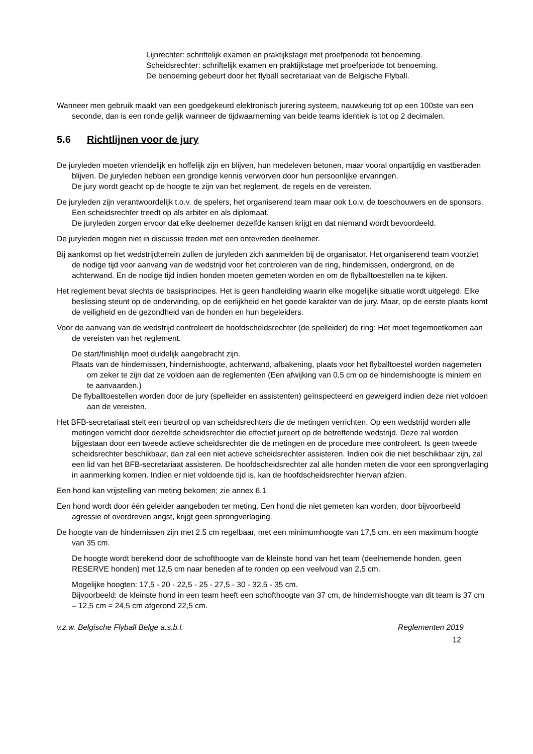Lijnrechter: schriftelijk examen en praktijkstage met proefperiode tot benoeming.
Scheidsrechter: schriftelijk examen en praktijkstage met proefperiode tot benoeming.
De benoeming gebeurt door het flyball secretariaat van de Belgische Flyball.
Wanneer men gebruik maakt van een goedgekeurd elektronisch jurering systeem, nauwkeurig tot op een 100ste van een seconde, dan is een ronde gelijk wanneer de tijdwaarneming van beide teams identiek is tot op 2 decimalen.
5.6 Richtlijnen voor de jury
De juryleden moeten vriendelijk en hoffelijk zijn en blijven, hun medeleven betonen, maar vooral onpartijdig en vastberaden blijven. De juryleden hebben een grondige kennis verworven door hun persoonlijke ervaringen.
De jury wordt geacht op de hoogte te zijn van het reglement, de regels en de vereisten.
De juryleden zijn verantwoordelijk t.o.v. de spelers, het organiserend team maar ook t.o.v. de toeschouwers en de sponsors. Een scheidsrechter treedt op als arbiter en als diplomaat.
De juryleden zorgen ervoor dat elke deelnemer dezelfde kansen krijgt en dat niemand wordt bevoordeeld.
De juryleden mogen niet in discussie treden met een ontevreden deelnemer.
Bij aankomst op het wedstrijdterrein zullen de juryleden zich aanmelden bij de organisator. Het organiserend team voorziet de nodige tijd voor aanvang van de wedstrijd voor het controleren van de ring, hindernissen, ondergrond, en de achterwand. En de nodige tijd indien honden moeten gemeten worden en om de flyballtoestellen na te kijken.
Het reglement bevat slechts de basisprincipes. Het is geen handleiding waarin elke mogelijke situatie wordt uitgelegd. Elke beslissing steunt op de ondervinding, op de eerlijkheid en het goede karakter van de jury. Maar, op de eerste plaats komt de veiligheid en de gezondheid van de honden en hun begeleiders.
Voor de aanvang van de wedstrijd controleert de hoofdscheidsrechter (de spelleider) de ring: Het moet tegemoetkomen aan de vereisten van het reglement.
De start/finishlijn moet duidelijk aangebracht zijn.
Plaats van de hindernissen, hindernishoogte, achterwand, afbakening, plaats voor het flyballtoestel worden nagemeten om zeker te zijn dat ze voldoen aan de reglementen (Een afwijking van 0,5 cm op de hindernishoogte is miniem en te aanvaarden.)
De flyballtoestellen worden door de jury (spelleider en assistenten) geïnspecteerd en geweigerd indien deze niet voldoen aan de vereisten.
Het BFB-secretariaat stelt een beurtrol op van scheidsrechters die de metingen verrichten. Op een wedstrijd worden alle metingen verricht door dezelfde scheidsrechter die effectief jureert op de betreffende wedstrijd. Deze zal worden bijgestaan door een tweede actieve scheidsrechter die de metingen en de procedure mee controleert. Is geen tweede scheidsrechter beschikbaar, dan zal een niet actieve scheidsrechter assisteren. Indien ook die niet beschikbaar zijn, zal een lid van het BFB-secretariaat assisteren. De hoofdscheidsrechter zal alle honden meten die voor een sprongverlaging in aanmerking komen. Indien er niet voldoende tijd is, kan de hoofdscheidsrechter hiervan afzien.
Een hond kan vrijstelling van meting bekomen; zie annex 6.1
Een hond wordt door één geleider aangeboden ter meting. Een hond die niet gemeten kan worden, door bijvoorbeeld agressie of overdreven angst, krijgt geen sprongverlaging.
De hoogte van de hindernissen zijn met 2.5 cm regelbaar, met een minimumhoogte van 17,5 cm. en een maximum hoogte van 35 cm.
De hoogte wordt berekend door de schofthoogte van de kleinste hond van het team (deelnemende honden, geen RESERVE honden) met 12,5 cm naar beneden af te ronden op een veelvoud van 2,5 cm.
Mogelijke hoogten: 17,5 - 20 - 22,5 - 25 - 27,5 - 30 - 32,5 - 35 cm.
Bijvoorbeeld: de kleinste hond in een team heeft een schofthoogte van 37 cm, de hindernishoogte van dit team is 37 cm – 12,5 cm = 24,5 cm afgerond 22,5 cm.
v.z.w. Belgische Flyball Belge a.s.b.l. Reglementen 2019
12